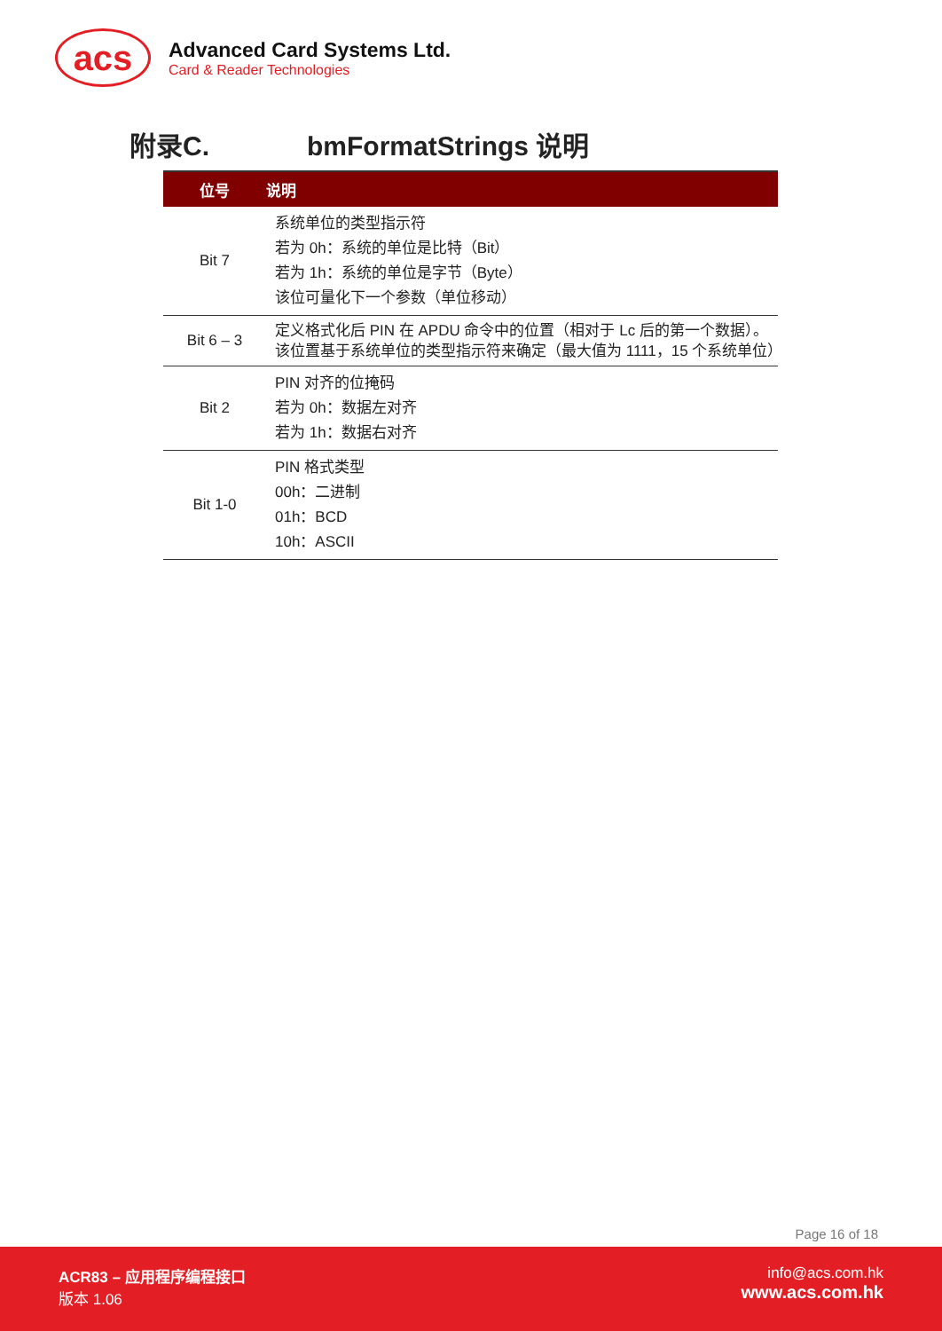acs
Advanced Card Systems Ltd.
Card & Reader Technologies
附录C. bmFormatStrings 说明
| 位号 | 说明 |
| --- | --- |
| Bit 7 | 系统单位的类型指示符 若为 0h：系统的单位是比特（Bit） 若为 1h：系统的单位是字节（Byte） 该位可量化下一个参数（单位移动） |
| Bit 6 – 3 | 定义格式化后 PIN 在 APDU 命令中的位置（相对于 Lc 后的第一个数据）。该位置基于系统单位的类型指示符来确定（最大值为 1111，15 个系统单位） |
| Bit 2 | PIN 对齐的位掩码 若为 0h：数据左对齐 若为 1h：数据右对齐 |
| Bit 1-0 | PIN 格式类型 00h：二进制 01h：BCD 10h：ASCII |
Page 16 of 18
ACR83 – 应用程序编程接口
版本 1.06
info@acs.com.hk
www.acs.com.hk